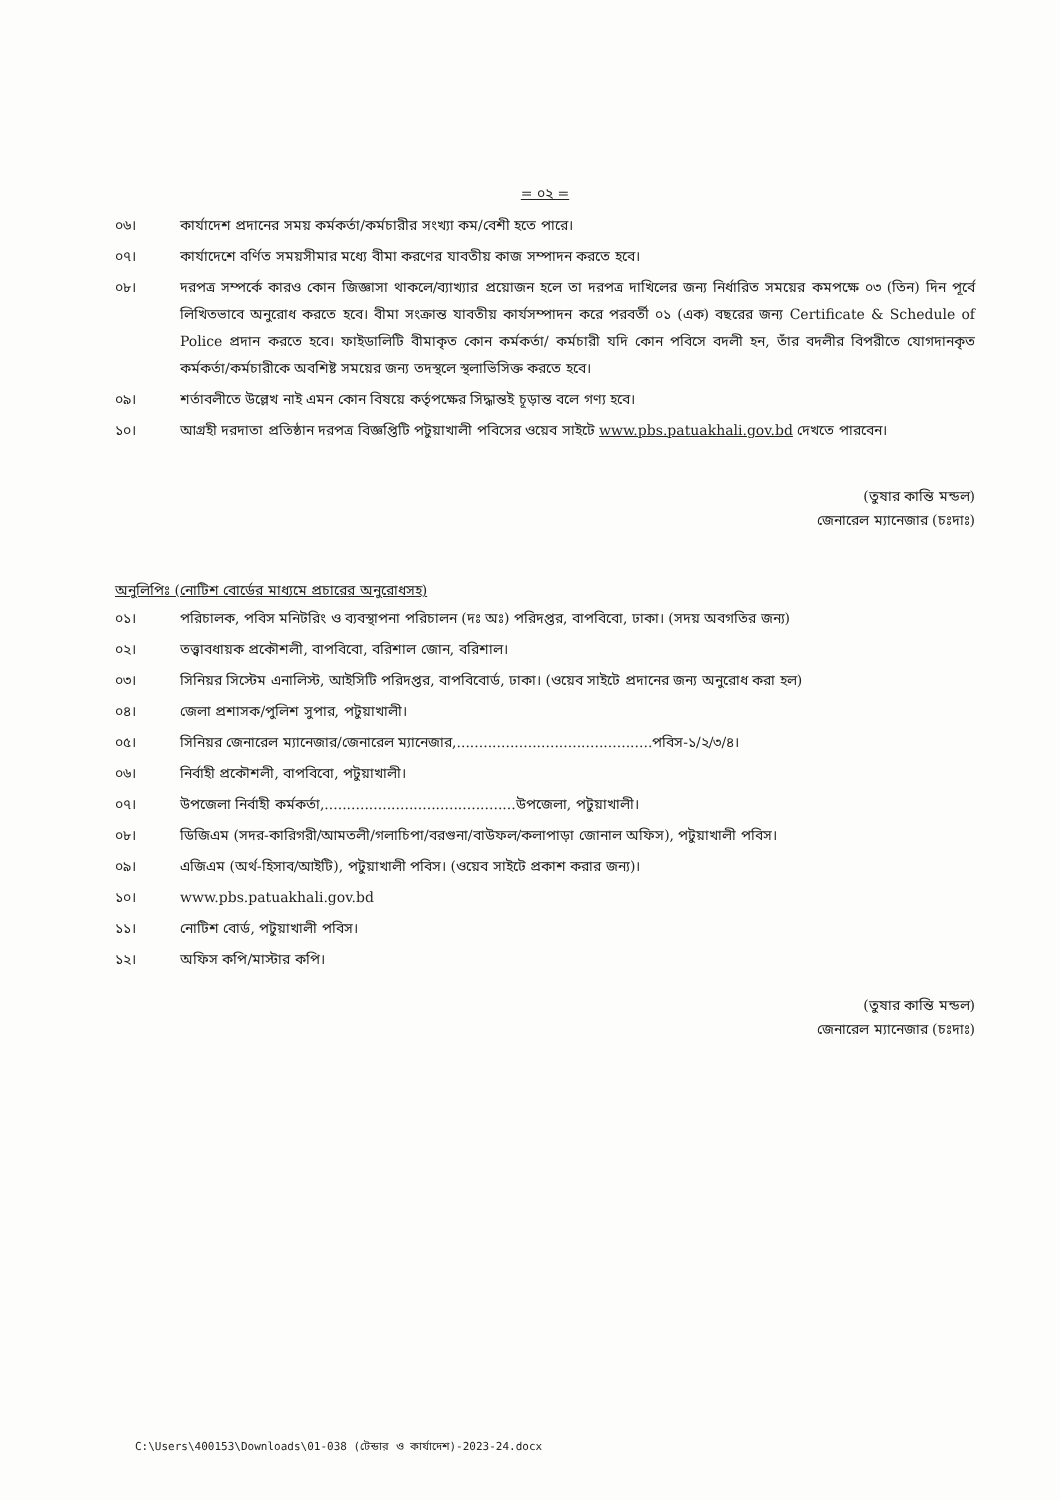= ০২ =
০৬। কার্যাদেশ প্রদানের সময় কর্মকর্তা/কর্মচারীর সংখ্যা কম/বেশী হতে পারে।
০৭। কার্যাদেশে বর্ণিত সময়সীমার মধ্যে বীমা করণের যাবতীয় কাজ সম্পাদন করতে হবে।
০৮। দরপত্র সম্পর্কে কারও কোন জিজ্ঞাসা থাকলে/ব্যাখ্যার প্রয়োজন হলে তা দরপত্র দাখিলের জন্য নির্ধারিত সময়ের কমপক্ষে ০৩ (তিন) দিন পূর্বে লিখিতভাবে অনুরোধ করতে হবে। বীমা সংক্রান্ত যাবতীয় কার্যসম্পাদন করে পরবর্তী ০১ (এক) বছরের জন্য Certificate & Schedule of Police প্রদান করতে হবে। ফাইডালিটি বীমাকৃত কোন কর্মকর্তা/ কর্মচারী যদি কোন পবিসে বদলী হন, তাঁর বদলীর বিপরীতে যোগদানকৃত কর্মকর্তা/কর্মচারীকে অবশিষ্ট সময়ের জন্য তদস্থলে স্থলাভিসিক্ত করতে হবে।
০৯। শর্তাবলীতে উল্লেখ নাই এমন কোন বিষয়ে কর্তৃপক্ষের সিদ্ধান্তই চূড়ান্ত বলে গণ্য হবে।
১০। আগ্রহী দরদাতা প্রতিষ্ঠান দরপত্র বিজ্ঞপ্তিটি পটুয়াখালী পবিসের ওয়েব সাইটে www.pbs.patuakhali.gov.bd দেখতে পারবেন।
(তুষার কান্তি মন্ডল)
জেনারেল ম্যানেজার (চঃদাঃ)
অনুলিপিঃ (নোটিশ বোর্ডের মাধ্যমে প্রচারের অনুরোধসহ)
০১। পরিচালক, পবিস মনিটরিং ও ব্যবস্থাপনা পরিচালন (দঃ অঃ) পরিদপ্তর, বাপবিবো, ঢাকা। (সদয় অবগতির জন্য)
০২। তত্ত্বাবধায়ক প্রকৌশলী, বাপবিবো, বরিশাল জোন, বরিশাল।
০৩। সিনিয়র সিস্টেম এনালিস্ট, আইসিটি পরিদপ্তর, বাপবিবোর্ড, ঢাকা। (ওয়েব সাইটে প্রদানের জন্য অনুরোধ করা হল)
০৪। জেলা প্রশাসক/পুলিশ সুপার, পটুয়াখালী।
০৫। সিনিয়র জেনারেল ম্যানেজার/জেনারেল ম্যানেজার,............................................পবিস-১/২/৩/৪।
০৬। নির্বাহী প্রকৌশলী, বাপবিবো, পটুয়াখালী।
০৭। উপজেলা নির্বাহী কর্মকর্তা,...........................................উপজেলা, পটুয়াখালী।
০৮। ডিজিএম (সদর-কারিগরী/আমতলী/গলাচিপা/বরগুনা/বাউফল/কলাপাড়া জোনাল অফিস), পটুয়াখালী পবিস।
০৯। এজিএম (অর্থ-হিসাব/আইটি), পটুয়াখালী পবিস। (ওয়েব সাইটে প্রকাশ করার জন্য)।
১০। www.pbs.patuakhali.gov.bd
১১। নোটিশ বোর্ড, পটুয়াখালী পবিস।
১২। অফিস কপি/মাস্টার কপি।
(তুষার কান্তি মন্ডল)
জেনারেল ম্যানেজার (চঃদাঃ)
C:\Users\400153\Downloads\01-038 (টেন্ডার ও কার্যাদেশ)-2023-24.docx